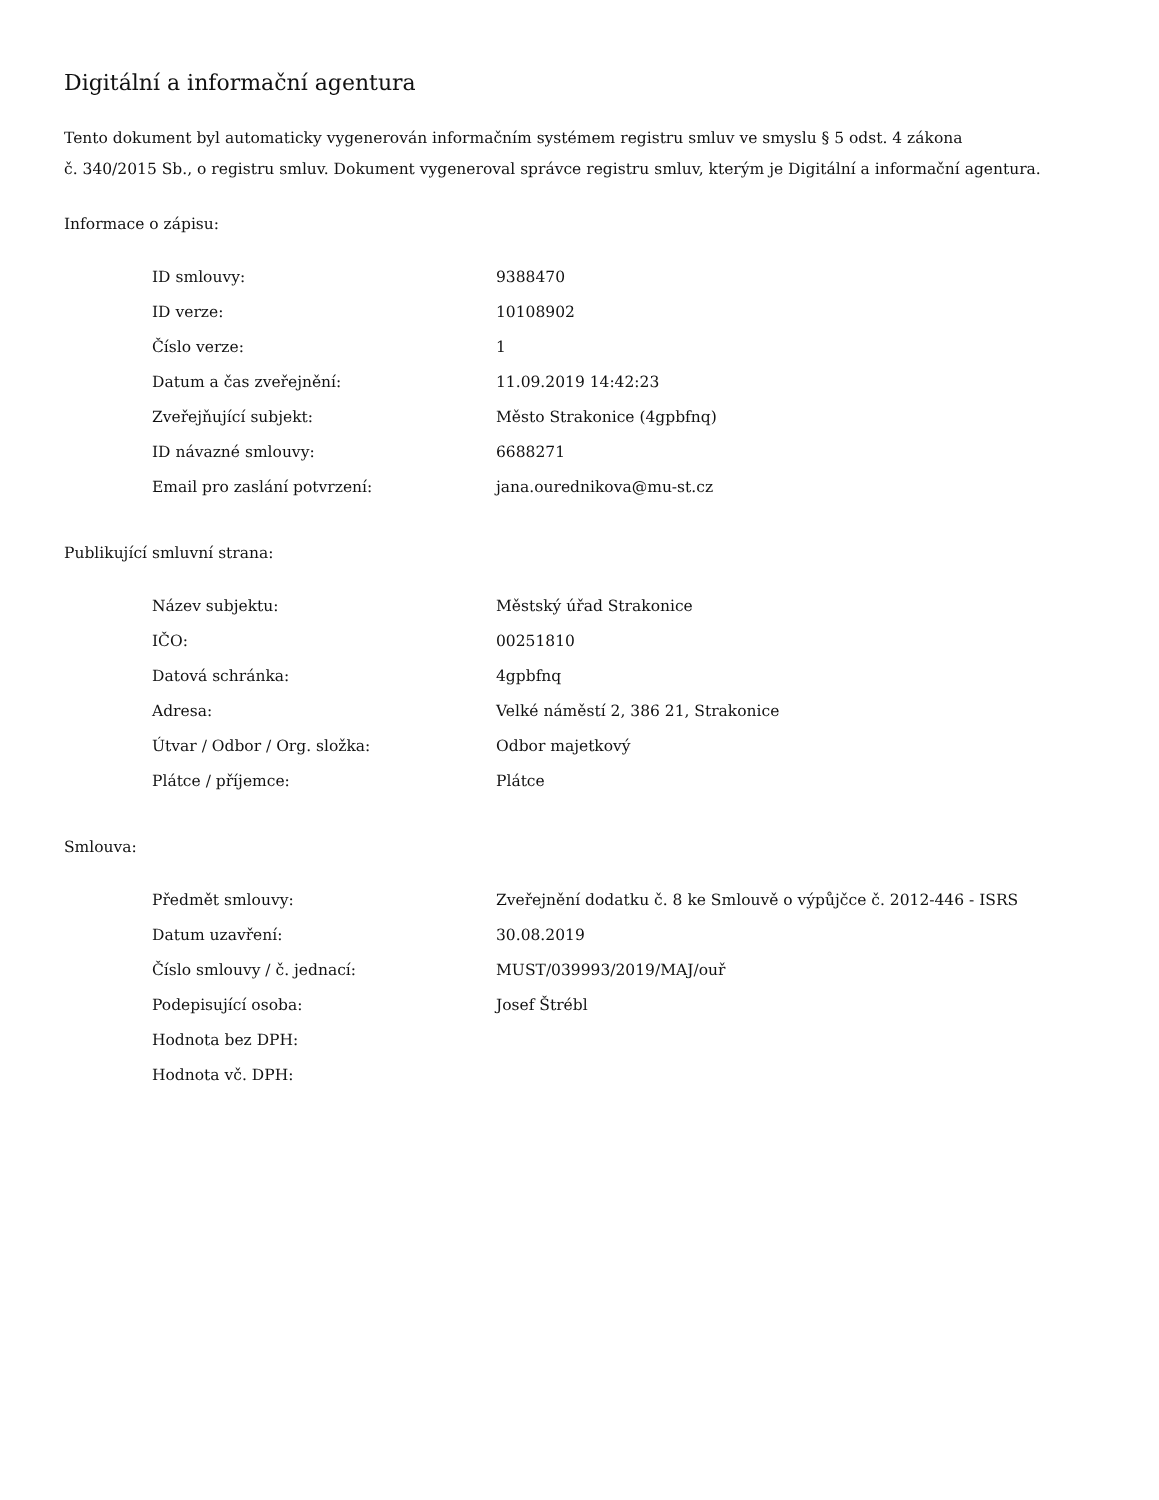Digitální a informační agentura
Tento dokument byl automaticky vygenerován informačním systémem registru smluv ve smyslu § 5 odst. 4 zákona
č. 340/2015 Sb., o registru smluv. Dokument vygeneroval správce registru smluv, kterým je Digitální a informační agentura.
Informace o zápisu:
| ID smlouvy: | 9388470 |
| ID verze: | 10108902 |
| Číslo verze: | 1 |
| Datum a čas zveřejnění: | 11.09.2019 14:42:23 |
| Zveřejňující subjekt: | Město Strakonice (4gpbfnq) |
| ID návazné smlouvy: | 6688271 |
| Email pro zaslání potvrzení: | jana.ourednikova@mu-st.cz |
Publikující smluvní strana:
| Název subjektu: | Městský úřad Strakonice |
| IČO: | 00251810 |
| Datová schránka: | 4gpbfnq |
| Adresa: | Velké náměstí 2, 386 21, Strakonice |
| Útvar / Odbor / Org. složka: | Odbor majetkový |
| Plátce / příjemce: | Plátce |
Smlouva:
| Předmět smlouvy: | Zveřejnění dodatku č. 8 ke Smlouvě o výpůjčce č. 2012-446 - ISRS |
| Datum uzavření: | 30.08.2019 |
| Číslo smlouvy / č. jednací: | MUST/039993/2019/MAJ/ouř |
| Podepisující osoba: | Josef Štrébl |
| Hodnota bez DPH: | |
| Hodnota vč. DPH: | |